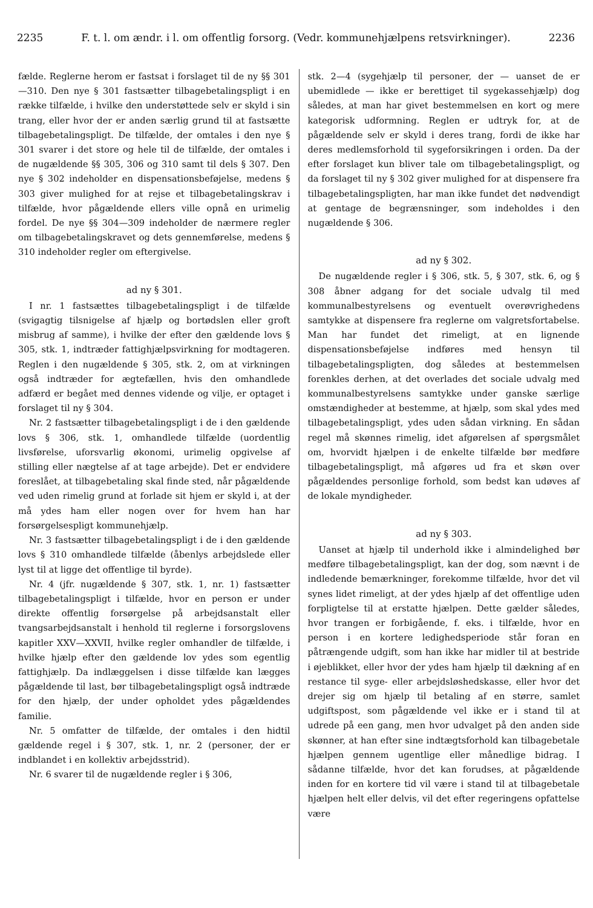2235 F. t. l. om ændr. i l. om offentlig forsorg. (Vedr. kommunehjælpens retsvirkninger). 2236
fælde. Reglerne herom er fastsat i forslaget til de ny §§ 301—310. Den nye § 301 fastsætter tilbagebetalingspligt i en række tilfælde, i hvilke den understøttede selv er skyld i sin trang, eller hvor der er anden særlig grund til at fastsætte tilbagebetalingspligt. De tilfælde, der omtales i den nye § 301 svarer i det store og hele til de tilfælde, der omtales i de nugældende §§ 305, 306 og 310 samt til dels § 307. Den nye § 302 indeholder en dispensationsbeføjelse, medens § 303 giver mulighed for at rejse et tilbagebetalingskrav i tilfælde, hvor pågældende ellers ville opnå en urimelig fordel. De nye §§ 304—309 indeholder de nærmere regler om tilbagebetalingskravet og dets gennemførelse, medens § 310 indeholder regler om eftergivelse.
ad ny § 301.
I nr. 1 fastsættes tilbagebetalingspligt i de tilfælde (svigagtig tilsnigelse af hjælp og bortødslen eller groft misbrug af samme), i hvilke der efter den gældende lovs § 305, stk. 1, indtræder fattighjælpsvirkning for modtageren. Reglen i den nugældende § 305, stk. 2, om at virkningen også indtræder for ægtefællen, hvis den omhandlede adfærd er begået med dennes vidende og vilje, er optaget i forslaget til ny § 304.
Nr. 2 fastsætter tilbagebetalingspligt i de i den gældende lovs § 306, stk. 1, omhandlede tilfælde (uordentlig livsførelse, uforsvarlig økonomi, urimelig opgivelse af stilling eller nægtelse af at tage arbejde). Det er endvidere foreslået, at tilbagebetaling skal finde sted, når pågældende ved uden rimelig grund at forlade sit hjem er skyld i, at der må ydes ham eller nogen over for hvem han har forsørgelsespligt kommunehjælp.
Nr. 3 fastsætter tilbagebetalingspligt i de i den gældende lovs § 310 omhandlede tilfælde (åbenlys arbejdslede eller lyst til at ligge det offentlige til byrde).
Nr. 4 (jfr. nugældende § 307, stk. 1, nr. 1) fastsætter tilbagebetalingspligt i tilfælde, hvor en person er under direkte offentlig forsørgelse på arbejdsanstalt eller tvangsarbejdsanstalt i henhold til reglerne i forsorgslovens kapitler XXV—XXVII, hvilke regler omhandler de tilfælde, i hvilke hjælp efter den gældende lov ydes som egentlig fattighjælp. Da indlæggelsen i disse tilfælde kan lægges pågældende til last, bør tilbagebetalingspligt også indtræde for den hjælp, der under opholdet ydes pågældendes familie.
Nr. 5 omfatter de tilfælde, der omtales i den hidtil gældende regel i § 307, stk. 1, nr. 2 (personer, der er indblandet i en kollektiv arbejdsstrid).
Nr. 6 svarer til de nugældende regler i § 306,
stk. 2—4 (sygehjælp til personer, der — uanset de er ubemidlede — ikke er berettiget til sygekassehjælp) dog således, at man har givet bestemmelsen en kort og mere kategorisk udformning. Reglen er udtryk for, at de pågældende selv er skyld i deres trang, fordi de ikke har deres medlemsforhold til sygeforsikringen i orden. Da der efter forslaget kun bliver tale om tilbagebetalingspligt, og da forslaget til ny § 302 giver mulighed for at dispensere fra tilbagebetalingspligten, har man ikke fundet det nødvendigt at gentage de begrænsninger, som indeholdes i den nugældende § 306.
ad ny § 302.
De nugældende regler i § 306, stk. 5, § 307, stk. 6, og § 308 åbner adgang for det sociale udvalg til med kommunalbestyrelsens og eventuelt overøvrighedens samtykke at dispensere fra reglerne om valgretsfortabelse. Man har fundet det rimeligt, at en lignende dispensationsbeføjelse indføres med hensyn til tilbagebetalingspligten, dog således at bestemmelsen forenkles derhen, at det overlades det sociale udvalg med kommunalbestyrelsens samtykke under ganske særlige omstændigheder at bestemme, at hjælp, som skal ydes med tilbagebetalingspligt, ydes uden sådan virkning. En sådan regel må skønnes rimelig, idet afgørelsen af spørgsmålet om, hvorvidt hjælpen i de enkelte tilfælde bør medføre tilbagebetalingspligt, må afgøres ud fra et skøn over pågældendes personlige forhold, som bedst kan udøves af de lokale myndigheder.
ad ny § 303.
Uanset at hjælp til underhold ikke i almindelighed bør medføre tilbagebetalingspligt, kan der dog, som nævnt i de indledende bemærkninger, forekomme tilfælde, hvor det vil synes lidet rimeligt, at der ydes hjælp af det offentlige uden forpligtelse til at erstatte hjælpen. Dette gælder således, hvor trangen er forbigående, f. eks. i tilfælde, hvor en person i en kortere ledighedsperiode står foran en påtrængende udgift, som han ikke har midler til at bestride i øjeblikket, eller hvor der ydes ham hjælp til dækning af en restance til syge- eller arbejdsløshedskasse, eller hvor det drejer sig om hjælp til betaling af en større, samlet udgiftspost, som pågældende vel ikke er i stand til at udrede på een gang, men hvor udvalget på den anden side skønner, at han efter sine indtægtsforhold kan tilbagebetale hjælpen gennem ugentlige eller månedlige bidrag. I sådanne tilfælde, hvor det kan forudses, at pågældende inden for en kortere tid vil være i stand til at tilbagebetale hjælpen helt eller delvis, vil det efter regeringens opfattelse være